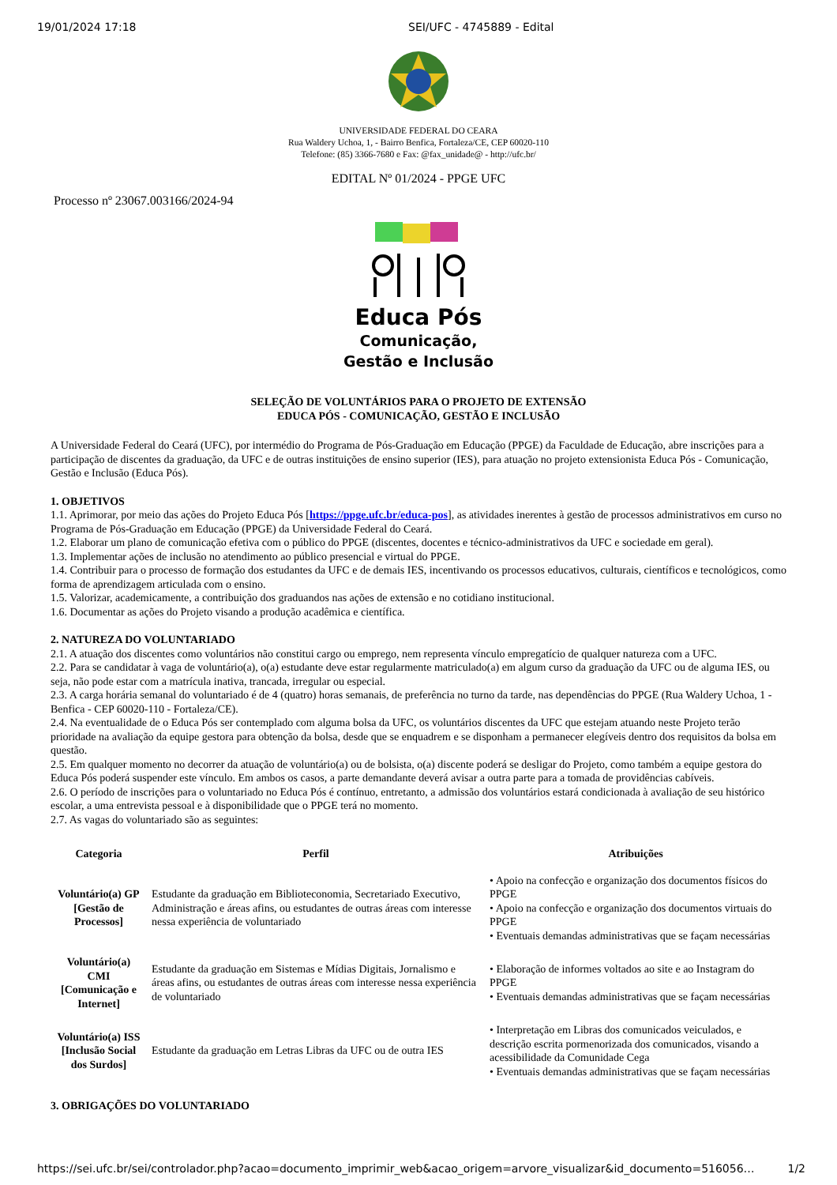19/01/2024 17:18 SEI/UFC - 4745889 - Edital
UNIVERSIDADE FEDERAL DO CEARA
Rua Waldery Uchoa, 1, - Bairro Benfica, Fortaleza/CE, CEP 60020-110
Telefone: (85) 3366-7680 e Fax: @fax_unidade@ - http://ufc.br/
EDITAL Nº 01/2024 - PPGE UFC
Processo nº 23067.003166/2024-94
Educa Pós
Comunicação,
Gestão e Inclusão
SELEÇÃO DE VOLUNTÁRIOS PARA O PROJETO DE EXTENSÃO
EDUCA PÓS - COMUNICAÇÃO, GESTÃO E INCLUSÃO
A Universidade Federal do Ceará (UFC), por intermédio do Programa de Pós-Graduação em Educação (PPGE) da Faculdade de Educação, abre inscrições para a participação de discentes da graduação, da UFC e de outras instituições de ensino superior (IES), para atuação no projeto extensionista Educa Pós - Comunicação, Gestão e Inclusão (Educa Pós).
1. OBJETIVOS
1.1. Aprimorar, por meio das ações do Projeto Educa Pós [https://ppge.ufc.br/educa-pos], as atividades inerentes à gestão de processos administrativos em curso no Programa de Pós-Graduação em Educação (PPGE) da Universidade Federal do Ceará.
1.2. Elaborar um plano de comunicação efetiva com o público do PPGE (discentes, docentes e técnico-administrativos da UFC e sociedade em geral).
1.3. Implementar ações de inclusão no atendimento ao público presencial e virtual do PPGE.
1.4. Contribuir para o processo de formação dos estudantes da UFC e de demais IES, incentivando os processos educativos, culturais, científicos e tecnológicos, como forma de aprendizagem articulada com o ensino.
1.5. Valorizar, academicamente, a contribuição dos graduandos nas ações de extensão e no cotidiano institucional.
1.6. Documentar as ações do Projeto visando a produção acadêmica e científica.
2. NATUREZA DO VOLUNTARIADO
2.1. A atuação dos discentes como voluntários não constitui cargo ou emprego, nem representa vínculo empregatício de qualquer natureza com a UFC.
2.2. Para se candidatar à vaga de voluntário(a), o(a) estudante deve estar regularmente matriculado(a) em algum curso da graduação da UFC ou de alguma IES, ou seja, não pode estar com a matrícula inativa, trancada, irregular ou especial.
2.3. A carga horária semanal do voluntariado é de 4 (quatro) horas semanais, de preferência no turno da tarde, nas dependências do PPGE (Rua Waldery Uchoa, 1 - Benfica - CEP 60020-110 - Fortaleza/CE).
2.4. Na eventualidade de o Educa Pós ser contemplado com alguma bolsa da UFC, os voluntários discentes da UFC que estejam atuando neste Projeto terão prioridade na avaliação da equipe gestora para obtenção da bolsa, desde que se enquadrem e se disponham a permanecer elegíveis dentro dos requisitos da bolsa em questão.
2.5. Em qualquer momento no decorrer da atuação de voluntário(a) ou de bolsista, o(a) discente poderá se desligar do Projeto, como também a equipe gestora do Educa Pós poderá suspender este vínculo. Em ambos os casos, a parte demandante deverá avisar a outra parte para a tomada de providências cabíveis.
2.6. O período de inscrições para o voluntariado no Educa Pós é contínuo, entretanto, a admissão dos voluntários estará condicionada à avaliação de seu histórico escolar, a uma entrevista pessoal e à disponibilidade que o PPGE terá no momento.
2.7. As vagas do voluntariado são as seguintes:
| Categoria | Perfil | Atribuições |
| --- | --- | --- |
| Voluntário(a) GP [Gestão de Processos] | Estudante da graduação em Biblioteconomia, Secretariado Executivo, Administração e áreas afins, ou estudantes de outras áreas com interesse nessa experiência de voluntariado | • Apoio na confecção e organização dos documentos físicos do PPGE • Apoio na confecção e organização dos documentos virtuais do PPGE • Eventuais demandas administrativas que se façam necessárias |
| Voluntário(a) CMI [Comunicação e Internet] | Estudante da graduação em Sistemas e Mídias Digitais, Jornalismo e áreas afins, ou estudantes de outras áreas com interesse nessa experiência de voluntariado | • Elaboração de informes voltados ao site e ao Instagram do PPGE • Eventuais demandas administrativas que se façam necessárias |
| Voluntário(a) ISS [Inclusão Social dos Surdos] | Estudante da graduação em Letras Libras da UFC ou de outra IES | • Interpretação em Libras dos comunicados veiculados, e descrição escrita pormenorizada dos comunicados, visando a acessibilidade da Comunidade Cega • Eventuais demandas administrativas que se façam necessárias |
3. OBRIGAÇÕES DO VOLUNTARIADO
https://sei.ufc.br/sei/controlador.php?acao=documento_imprimir_web&acao_origem=arvore_visualizar&id_documento=516056… 1/2